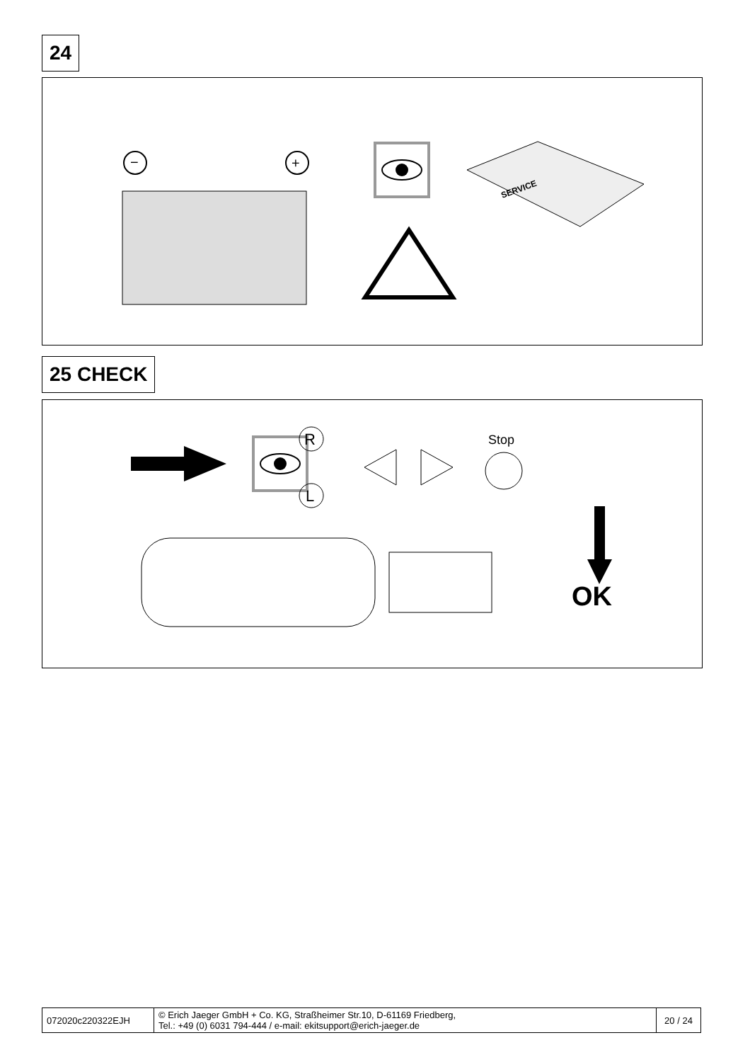24
−
+
SERVICE
25 CHECK
R
L
Stop
OK
| 072020c220322EJH | © Erich Jaeger GmbH + Co. KG, Straßheimer Str.10, D-61169 Friedberg, Tel.: +49 (0) 6031 794-444 / e-mail: ekitsupport@erich-jaeger.de | 20 / 24 |